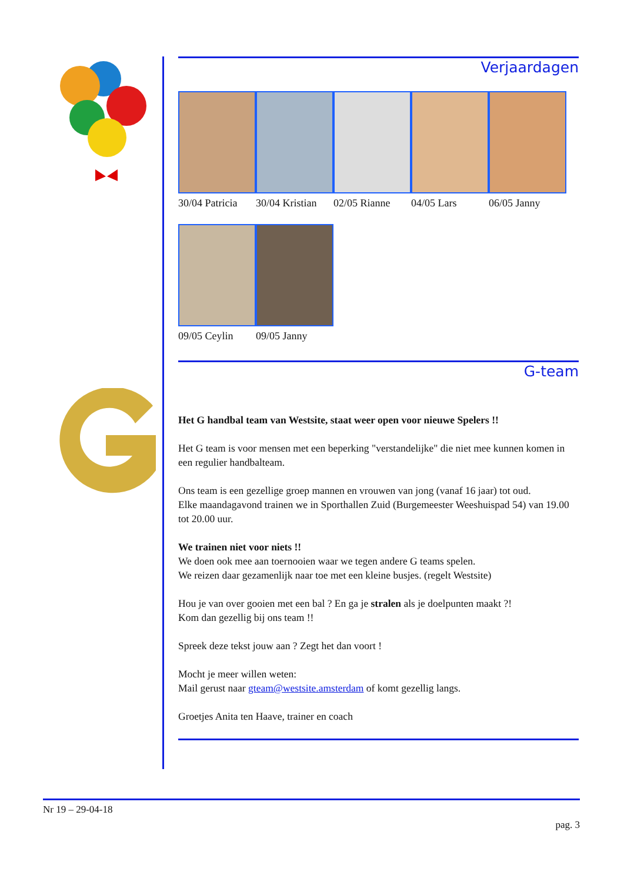Verjaardagen
30/04 Patricia
30/04 Kristian
02/05 Rianne 04/05 Lars 06/05 Janny
09/05 Ceylin 09/05 Janny
G-team
Het G handbal team van Westsite, staat weer open voor nieuwe Spelers !!
Het G team is voor mensen met een beperking "verstandelijke" die niet mee kunnen komen in een regulier handbalteam.
Ons team is een gezellige groep mannen en vrouwen van jong (vanaf 16 jaar) tot oud.
Elke maandagavond trainen we in Sporthallen Zuid (Burgemeester Weeshuispad 54) van 19.00 tot 20.00 uur.
We trainen niet voor niets !!
We doen ook mee aan toernooien waar we tegen andere G teams spelen.
We reizen daar gezamenlijk naar toe met een kleine busjes. (regelt Westsite)
Hou je van over gooien met een bal ? En ga je stralen als je doelpunten maakt ?!
Kom dan gezellig bij ons team !!
Spreek deze tekst jouw aan ? Zegt het dan voort !
Mocht je meer willen weten:
Mail gerust naar gteam@westsite.amsterdam of komt gezellig langs.
Groetjes Anita ten Haave, trainer en coach
Nr 19 – 29-04-18
pag. 3